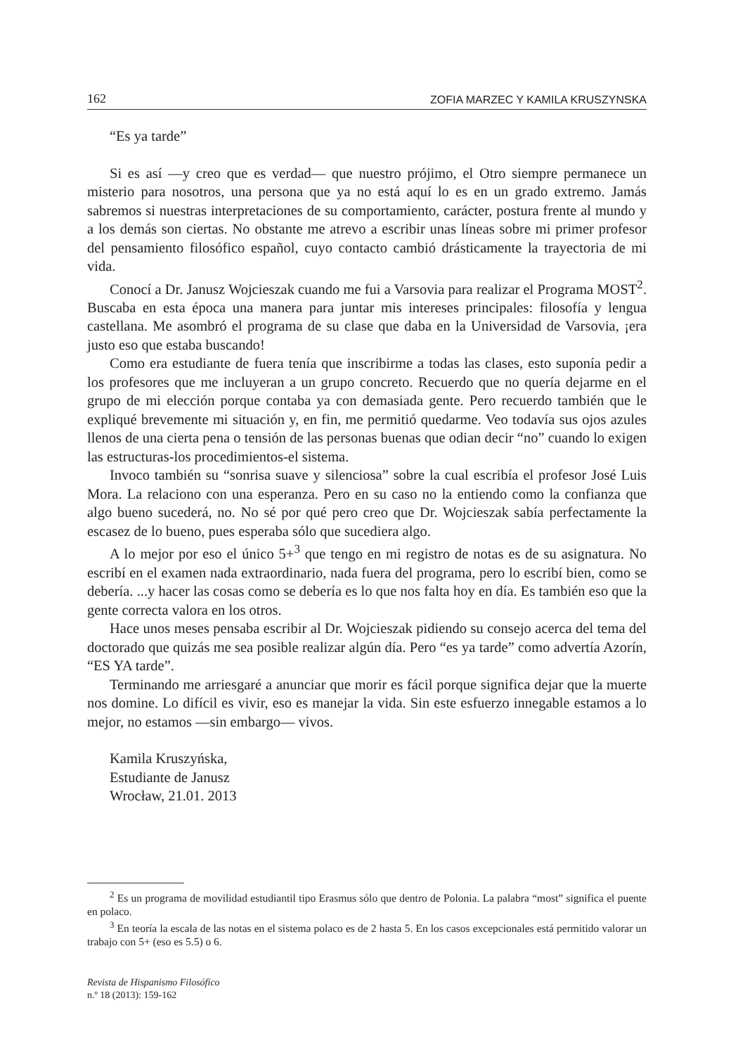162 ZOFIA MARZEC Y KAMILA KRUSZYNSKA
“Es ya tarde”
Si es así —y creo que es verdad— que nuestro prójimo, el Otro siempre permanece un misterio para nosotros, una persona que ya no está aquí lo es en un grado extremo. Jamás sabremos si nuestras interpretaciones de su comportamiento, carácter, postura frente al mundo y a los demás son ciertas. No obstante me atrevo a escribir unas líneas sobre mi primer profesor del pensamiento filosófico español, cuyo contacto cambió drásticamente la trayectoria de mi vida.
Conocí a Dr. Janusz Wojcieszak cuando me fui a Varsovia para realizar el Programa MOST<sup>2</sup>. Buscaba en esta época una manera para juntar mis intereses principales: filosofía y lengua castellana. Me asombró el programa de su clase que daba en la Universidad de Varsovia, ¡era justo eso que estaba buscando!
Como era estudiante de fuera tenía que inscribirme a todas las clases, esto suponía pedir a los profesores que me incluyeran a un grupo concreto. Recuerdo que no quería dejarme en el grupo de mi elección porque contaba ya con demasiada gente. Pero recuerdo también que le expliqué brevemente mi situación y, en fin, me permitió quedarme. Veo todavía sus ojos azules llenos de una cierta pena o tensión de las personas buenas que odian decir “no” cuando lo exigen las estructuras-los procedimientos-el sistema.
Invoco también su “sonrisa suave y silenciosa” sobre la cual escribía el profesor José Luis Mora. La relaciono con una esperanza. Pero en su caso no la entiendo como la confianza que algo bueno sucederá, no. No sé por qué pero creo que Dr. Wojcieszak sabía perfectamente la escasez de lo bueno, pues esperaba sólo que sucediera algo.
A lo mejor por eso el único 5+<sup>3</sup> que tengo en mi registro de notas es de su asignatura. No escribí en el examen nada extraordinario, nada fuera del programa, pero lo escribí bien, como se debería. ...y hacer las cosas como se debería es lo que nos falta hoy en día. Es también eso que la gente correcta valora en los otros.
Hace unos meses pensaba escribir al Dr. Wojcieszak pidiendo su consejo acerca del tema del doctorado que quizás me sea posible realizar algún día. Pero “es ya tarde” como advertía Azorín, “ES YA tarde”.
Terminando me arriesgaré a anunciar que morir es fácil porque significa dejar que la muerte nos domine. Lo difícil es vivir, eso es manejar la vida. Sin este esfuerzo innegable estamos a lo mejor, no estamos —sin embargo— vivos.
Kamila Kruszyńska,
Estudiante de Janusz
Wrocław, 21.01. 2013
<sup>2</sup> Es un programa de movilidad estudiantil tipo Erasmus sólo que dentro de Polonia. La palabra “most” significa el puente en polaco.
<sup>3</sup> En teoría la escala de las notas en el sistema polaco es de 2 hasta 5. En los casos excepcionales está permitido valorar un trabajo con 5+ (eso es 5.5) o 6.
Revista de Hispanismo Filosófico
n.º 18 (2013): 159-162